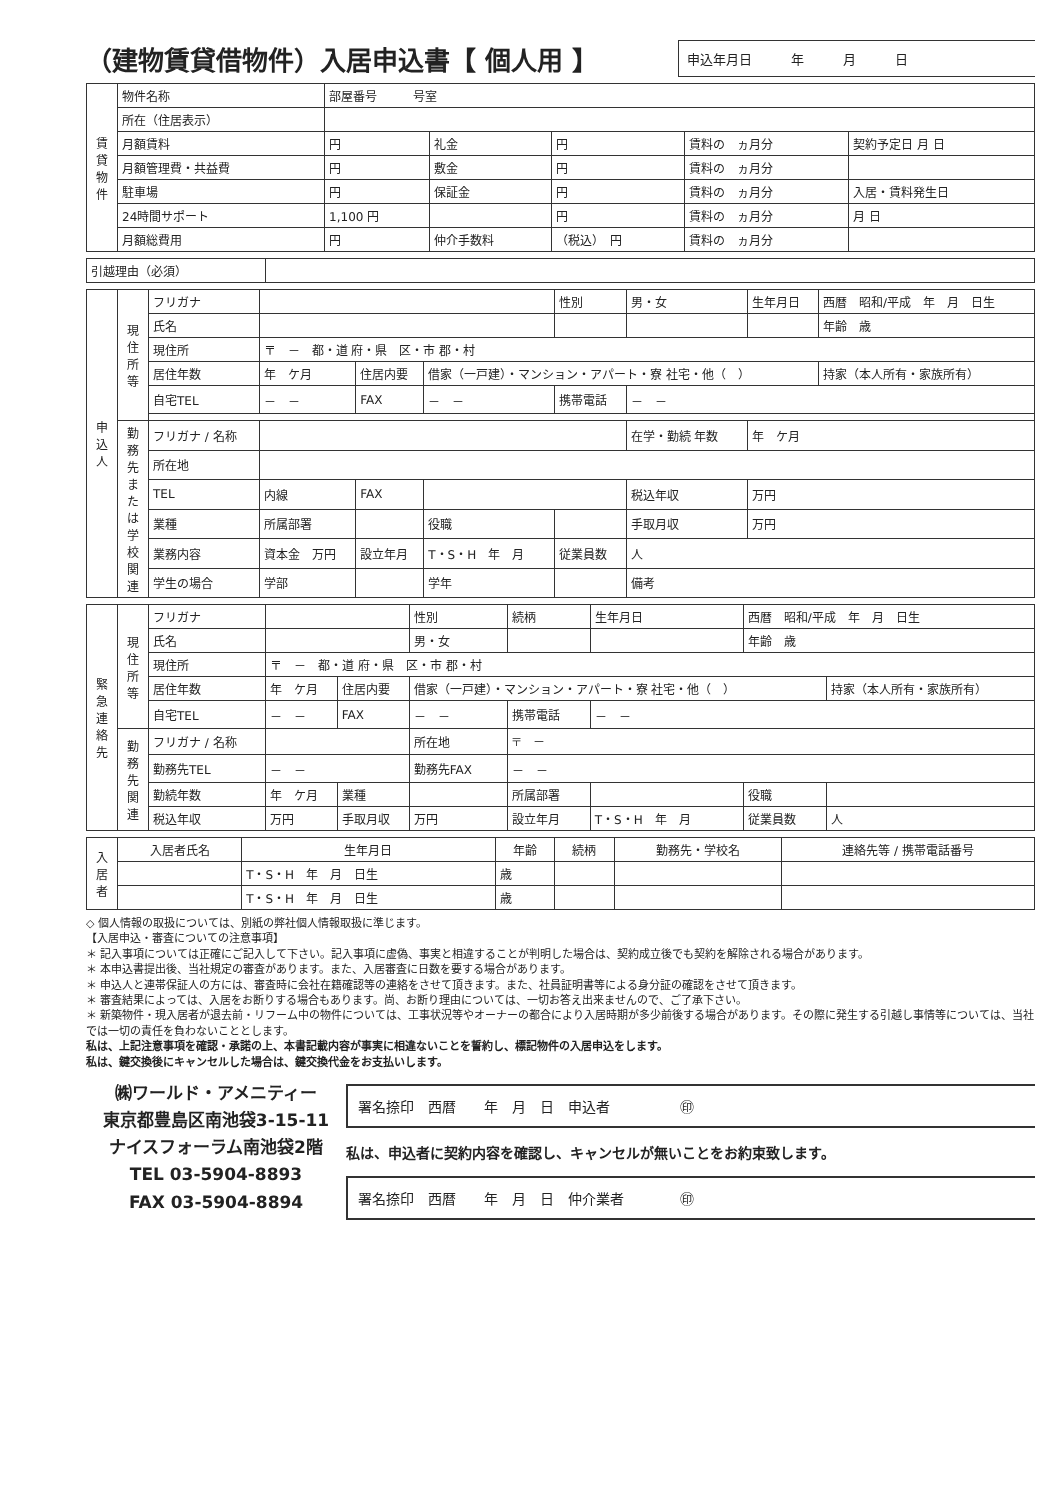（建物賃貸借物件）入居申込書【 個人用 】
申込年月日　　　年　　　月　　　日
| 賃貸物件 | 物件名称 | 部屋番号 号室 | | | | |
| | 所在（住居表示） | | | | | |
| | 月額賃料 | 円 | 礼金 | 円 | 賃料の ヵ月分 | 契約予定日 月 日 |
| | 月額管理費・共益費 | 円 | 敷金 | 円 | 賃料の ヵ月分 | |
| | 駐車場 | 円 | 保証金 | 円 | 賃料の ヵ月分 | 入居・賃料発生日 |
| | 24時間サポート | 1,100 円 | | 円 | 賃料の ヵ月分 | 月 日 |
| | 月額総費用 | 円 | 仲介手数料 | （税込） 円 | 賃料の ヵ月分 | |
| 引越理由（必須） | |
| 申込人 | 現住所等 | フリガナ | | | | 性別 | 男・女 | 生年月日 | 西暦 昭和/平成 年 月 日生 |
| | | 氏名 | | | | | | | 年齢 歳 |
| | | 現住所 | 〒 － 都・道 府・県 区・市 郡・村 | | | | | | |
| | | 居住年数 | 年 ケ月 | 住居内要 | 借家（一戸建）・マンション・アパート・寮 社宅・他（ ） | | | | 持家（本人所有・家族所有） |
| | | 自宅TEL | － － | FAX | － － | 携帯電話 | － － | | |
| | 勤務先または学校関連 | フリガナ / 名称 | | | | | 在学・勤続 年数 | 年 ケ月 | |
| | | 所在地 | | | | | | | |
| | | TEL | 内線 | FAX | | | 税込年収 | 万円 | |
| | | 業種 | 所属部署 | | 役職 | | 手取月収 | 万円 | |
| | | 業務内容 | 資本金 万円 | 設立年月 | T・S・H 年 月 | 従業員数 | 人 | | |
| | | 学生の場合 | 学部 | | 学年 | | 備考 | | |
| 緊急連絡先 | 現住所等 | フリガナ | | | 性別 | 続柄 | 生年月日 | 西暦 昭和/平成 年 月 日生 | |
| | | 氏名 | | | 男・女 | | | 年齢 歳 | |
| | | 現住所 | 〒 － 都・道 府・県 区・市 郡・村 | | | | | | |
| | | 居住年数 | 年 ケ月 | 住居内要 | 借家（一戸建）・マンション・アパート・寮 社宅・他（ ） | | | | 持家（本人所有・家族所有） |
| | | 自宅TEL | － － | FAX | － － | 携帯電話 | － － | | |
| | 勤務先関連 | フリガナ / 名称 | | | 所在地 | 〒 － | | | |
| | | 勤務先TEL | － － | | 勤務先FAX | － － | | | |
| | | 勤続年数 | 年 ケ月 | 業種 | | 所属部署 | | 役職 | |
| | | 税込年収 | 万円 | 手取月収 | 万円 | 設立年月 | T・S・H 年 月 | 従業員数 | 人 |
| 入居者 | 入居者氏名 | 生年月日 | 年齢 | 続柄 | 勤務先・学校名 | 連絡先等 / 携帯電話番号 |
| --- | --- | --- | --- | --- | --- | --- |
| | | T・S・H 年 月 日生 | 歳 | | | |
| | | T・S・H 年 月 日生 | 歳 | | | |
◇ 個人情報の取扱については、別紙の弊社個人情報取扱に準じます。
【入居申込・審査についての注意事項】
＊ 記入事項については正確にご記入して下さい。記入事項に虚偽、事実と相違することが判明した場合は、契約成立後でも契約を解除される場合があります。
＊ 本申込書提出後、当社規定の審査があります。また、入居審査に日数を要する場合があります。
＊ 申込人と連帯保証人の方には、審査時に会社在籍確認等の連絡をさせて頂きます。また、社員証明書等による身分証の確認をさせて頂きます。
＊ 審査結果によっては、入居をお断りする場合もあります。尚、お断り理由については、一切お答え出来ませんので、ご了承下さい。
＊ 新築物件・現入居者が退去前・リフーム中の物件については、工事状況等やオーナーの都合により入居時期が多少前後する場合があります。その際に発生する引越し事情等については、当社では一切の責任を負わないこととします。
私は、上記注意事項を確認・承諾の上、本書記載内容が事実に相違ないことを誓約し、標記物件の入居申込をします。
私は、鍵交換後にキャンセルした場合は、鍵交換代金をお支払いします。
㈱ワールド・アメニティー
東京都豊島区南池袋3-15-11
ナイスフォーラム南池袋2階
TEL 03-5904-8893
FAX 03-5904-8894
署名捺印　西暦　　年　月　日　申込者　　　　　㊞
私は、申込者に契約内容を確認し、キャンセルが無いことをお約束致します。
署名捺印　西暦　　年　月　日　仲介業者　　　　㊞